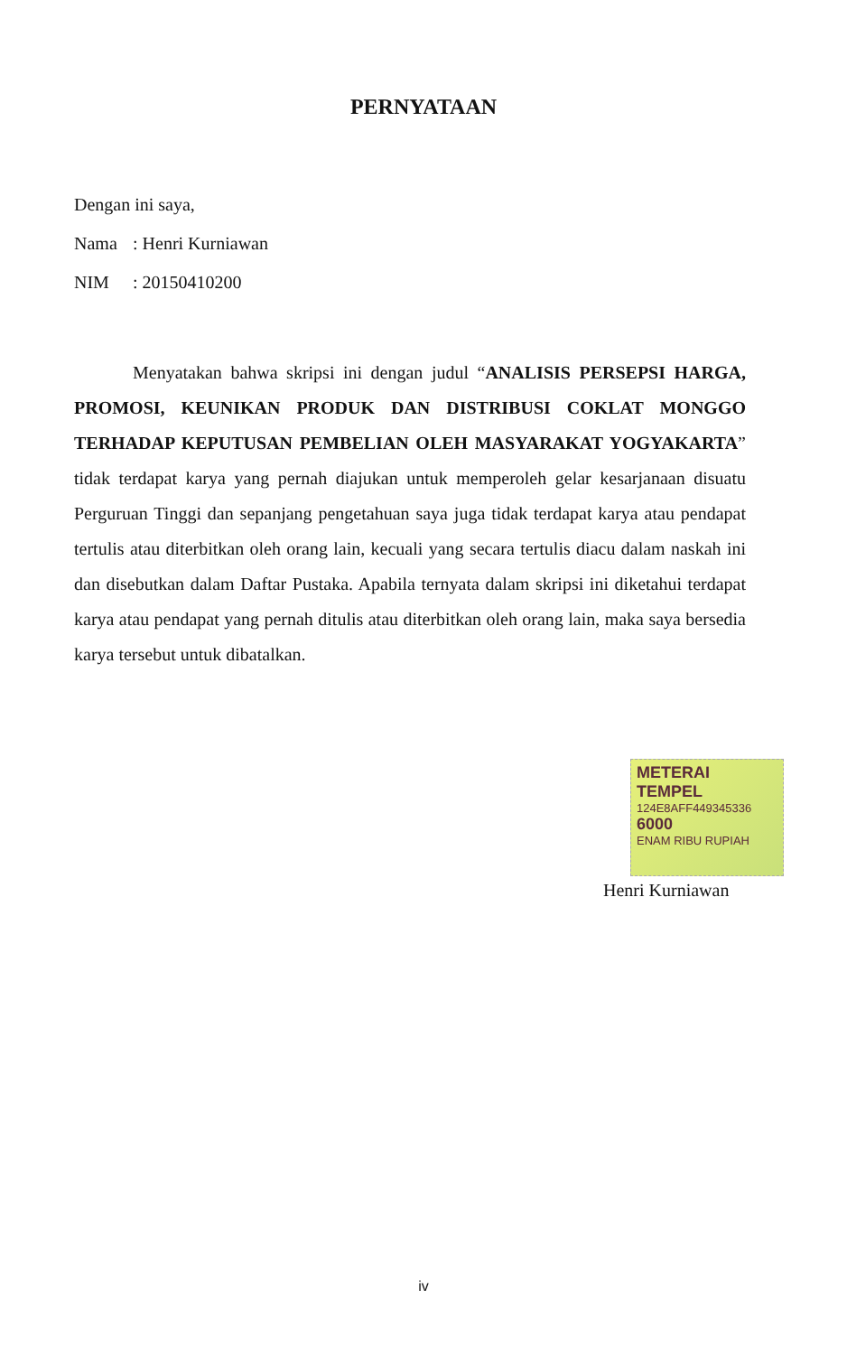PERNYATAAN
Dengan ini saya,
Nama: Henri Kurniawan
NIM: 20150410200
Menyatakan bahwa skripsi ini dengan judul “ANALISIS PERSEPSI HARGA, PROMOSI, KEUNIKAN PRODUK DAN DISTRIBUSI COKLAT MONGGO TERHADAP KEPUTUSAN PEMBELIAN OLEH MASYARAKAT YOGYAKARTA” tidak terdapat karya yang pernah diajukan untuk memperoleh gelar kesarjanaan disuatu Perguruan Tinggi dan sepanjang pengetahuan saya juga tidak terdapat karya atau pendapat tertulis atau diterbitkan oleh orang lain, kecuali yang secara tertulis diacu dalam naskah ini dan disebutkan dalam Daftar Pustaka. Apabila ternyata dalam skripsi ini diketahui terdapat karya atau pendapat yang pernah ditulis atau diterbitkan oleh orang lain, maka saya bersedia karya tersebut untuk dibatalkan.
METERAI TEMPEL
124E8AFF449345336
6000
ENAM RIBU RUPIAH
Henri Kurniawan
iv